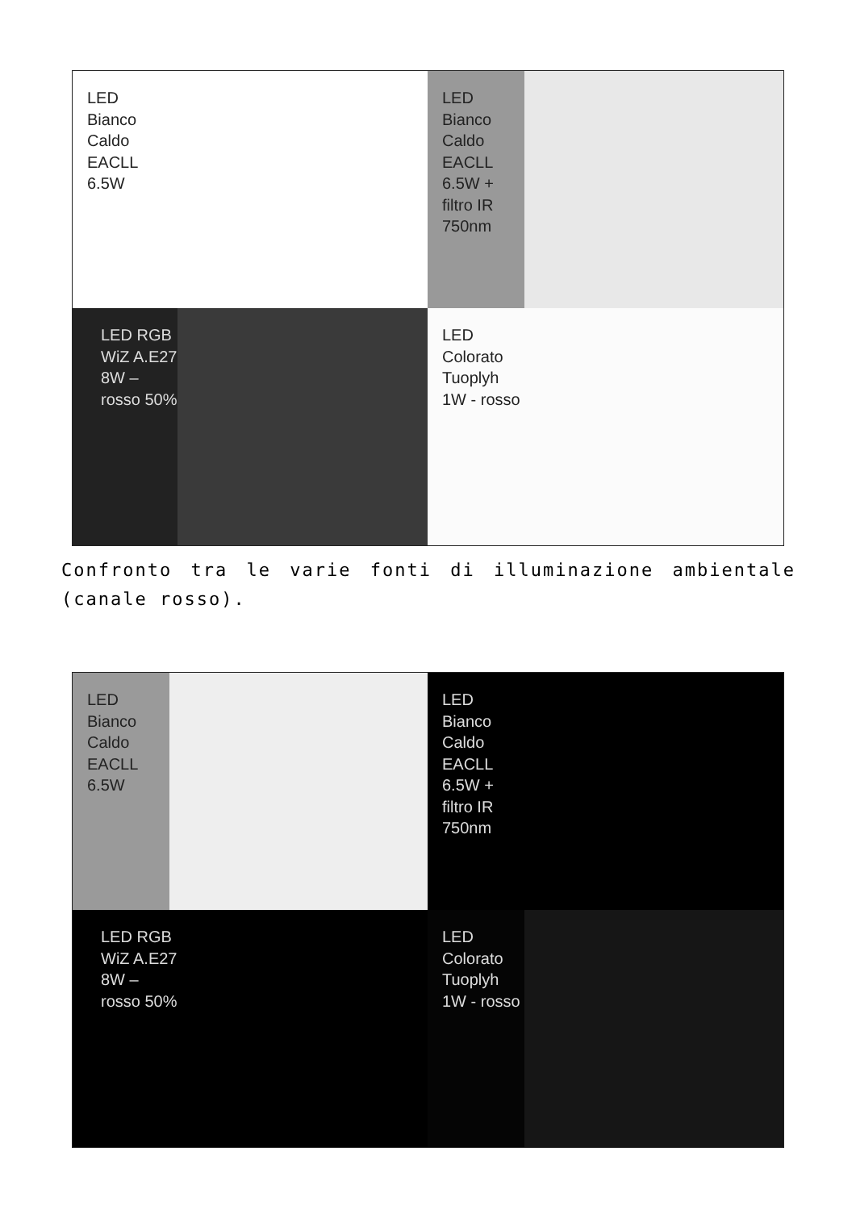LED
Bianco
Caldo
EACLL
6.5W
LED
Bianco
Caldo
EACLL
6.5W +
filtro IR
750nm
LED RGB
WiZ A.E27
8W –
rosso 50%
LED
Colorato
Tuoplyh
1W - rosso
Confronto tra le varie fonti di illuminazione ambientale (canale rosso).
LED
Bianco
Caldo
EACLL
6.5W
LED
Bianco
Caldo
EACLL
6.5W +
filtro IR
750nm
LED RGB
WiZ A.E27
8W –
rosso 50%
LED
Colorato
Tuoplyh
1W - rosso